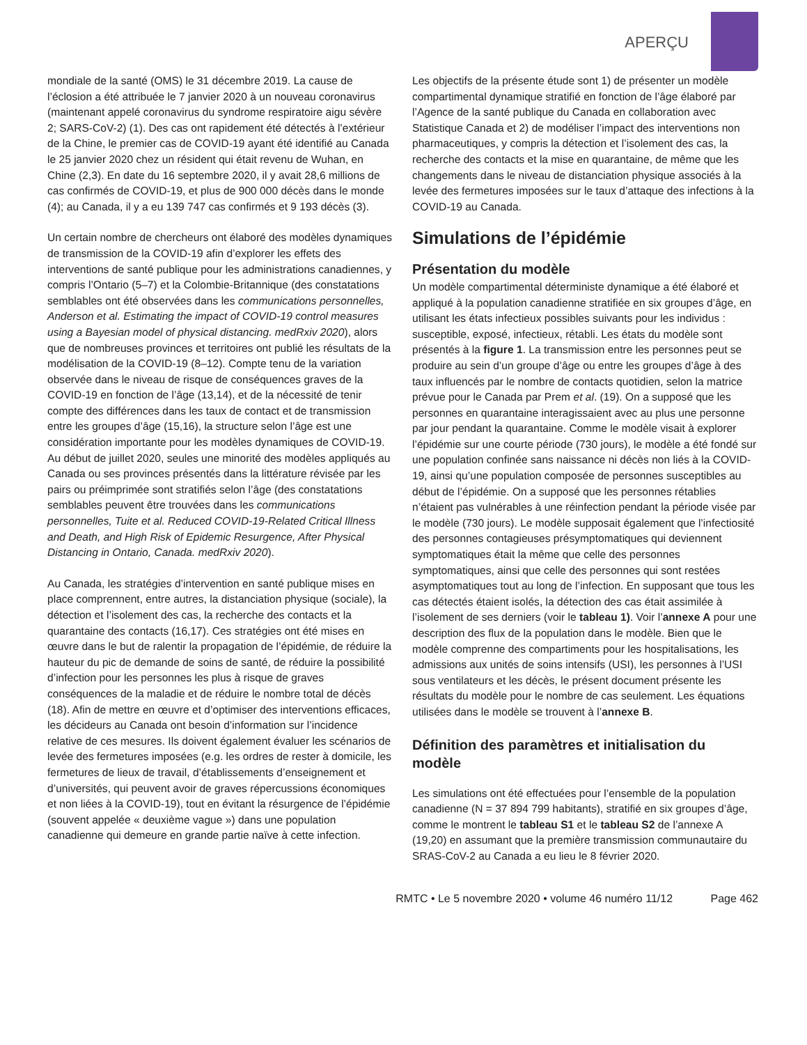APERÇU
mondiale de la santé (OMS) le 31 décembre 2019. La cause de l’éclosion a été attribuée le 7 janvier 2020 à un nouveau coronavirus (maintenant appelé coronavirus du syndrome respiratoire aigu sévère 2; SARS-CoV-2) (1). Des cas ont rapidement été détectés à l’extérieur de la Chine, le premier cas de COVID-19 ayant été identifié au Canada le 25 janvier 2020 chez un résident qui était revenu de Wuhan, en Chine (2,3). En date du 16 septembre 2020, il y avait 28,6 millions de cas confirmés de COVID-19, et plus de 900 000 décès dans le monde (4); au Canada, il y a eu 139 747 cas confirmés et 9 193 décès (3).
Un certain nombre de chercheurs ont élaboré des modèles dynamiques de transmission de la COVID-19 afin d’explorer les effets des interventions de santé publique pour les administrations canadiennes, y compris l’Ontario (5–7) et la Colombie-Britannique (des constatations semblables ont été observées dans les communications personnelles, Anderson et al. Estimating the impact of COVID-19 control measures using a Bayesian model of physical distancing. medRxiv 2020), alors que de nombreuses provinces et territoires ont publié les résultats de la modélisation de la COVID-19 (8–12). Compte tenu de la variation observée dans le niveau de risque de conséquences graves de la COVID-19 en fonction de l’âge (13,14), et de la nécessité de tenir compte des différences dans les taux de contact et de transmission entre les groupes d’âge (15,16), la structure selon l’âge est une considération importante pour les modèles dynamiques de COVID-19. Au début de juillet 2020, seules une minorité des modèles appliqués au Canada ou ses provinces présentés dans la littérature révisée par les pairs ou préimprimée sont stratifiés selon l’âge (des constatations semblables peuvent être trouvées dans les communications personnelles, Tuite et al. Reduced COVID-19-Related Critical Illness and Death, and High Risk of Epidemic Resurgence, After Physical Distancing in Ontario, Canada. medRxiv 2020).
Au Canada, les stratégies d’intervention en santé publique mises en place comprennent, entre autres, la distanciation physique (sociale), la détection et l’isolement des cas, la recherche des contacts et la quarantaine des contacts (16,17). Ces stratégies ont été mises en œuvre dans le but de ralentir la propagation de l’épidémie, de réduire la hauteur du pic de demande de soins de santé, de réduire la possibilité d’infection pour les personnes les plus à risque de graves conséquences de la maladie et de réduire le nombre total de décès (18). Afin de mettre en œuvre et d’optimiser des interventions efficaces, les décideurs au Canada ont besoin d’information sur l’incidence relative de ces mesures. Ils doivent également évaluer les scénarios de levée des fermetures imposées (e.g. les ordres de rester à domicile, les fermetures de lieux de travail, d’établissements d’enseignement et d’universités, qui peuvent avoir de graves répercussions économiques et non liées à la COVID-19), tout en évitant la résurgence de l’épidémie (souvent appelée « deuxième vague ») dans une population canadienne qui demeure en grande partie naïve à cette infection.
Les objectifs de la présente étude sont 1) de présenter un modèle compartimental dynamique stratifié en fonction de l’âge élaboré par l’Agence de la santé publique du Canada en collaboration avec Statistique Canada et 2) de modéliser l’impact des interventions non pharmaceutiques, y compris la détection et l’isolement des cas, la recherche des contacts et la mise en quarantaine, de même que les changements dans le niveau de distanciation physique associés à la levée des fermetures imposées sur le taux d’attaque des infections à la COVID-19 au Canada.
Simulations de l’épidémie
Présentation du modèle
Un modèle compartimental déterministe dynamique a été élaboré et appliqué à la population canadienne stratifiée en six groupes d’âge, en utilisant les états infectieux possibles suivants pour les individus : susceptible, exposé, infectieux, rétabli. Les états du modèle sont présentés à la figure 1. La transmission entre les personnes peut se produire au sein d’un groupe d’âge ou entre les groupes d’âge à des taux influencés par le nombre de contacts quotidien, selon la matrice prévue pour le Canada par Prem et al. (19). On a supposé que les personnes en quarantaine interagissaient avec au plus une personne par jour pendant la quarantaine. Comme le modèle visait à explorer l’épidémie sur une courte période (730 jours), le modèle a été fondé sur une population confinée sans naissance ni décès non liés à la COVID-19, ainsi qu’une population composée de personnes susceptibles au début de l’épidémie. On a supposé que les personnes rétablies n’étaient pas vulnérables à une réinfection pendant la période visée par le modèle (730 jours). Le modèle supposait également que l’infectiosité des personnes contagieuses présymptomatiques qui deviennent symptomatiques était la même que celle des personnes symptomatiques, ainsi que celle des personnes qui sont restées asymptomatiques tout au long de l’infection. En supposant que tous les cas détectés étaient isolés, la détection des cas était assimilée à l’isolement de ses derniers (voir le tableau 1). Voir l’annexe A pour une description des flux de la population dans le modèle. Bien que le modèle comprenne des compartiments pour les hospitalisations, les admissions aux unités de soins intensifs (USI), les personnes à l’USI sous ventilateurs et les décès, le présent document présente les résultats du modèle pour le nombre de cas seulement. Les équations utilisées dans le modèle se trouvent à l’annexe B.
Définition des paramètres et initialisation du modèle
Les simulations ont été effectuées pour l’ensemble de la population canadienne (N = 37 894 799 habitants), stratifié en six groupes d’âge, comme le montrent le tableau S1 et le tableau S2 de l’annexe A (19,20) en assumant que la première transmission communautaire du SRAS-CoV-2 au Canada a eu lieu le 8 février 2020.
RMTC • Le 5 novembre 2020 • volume 46 numéro 11/12 Page 462